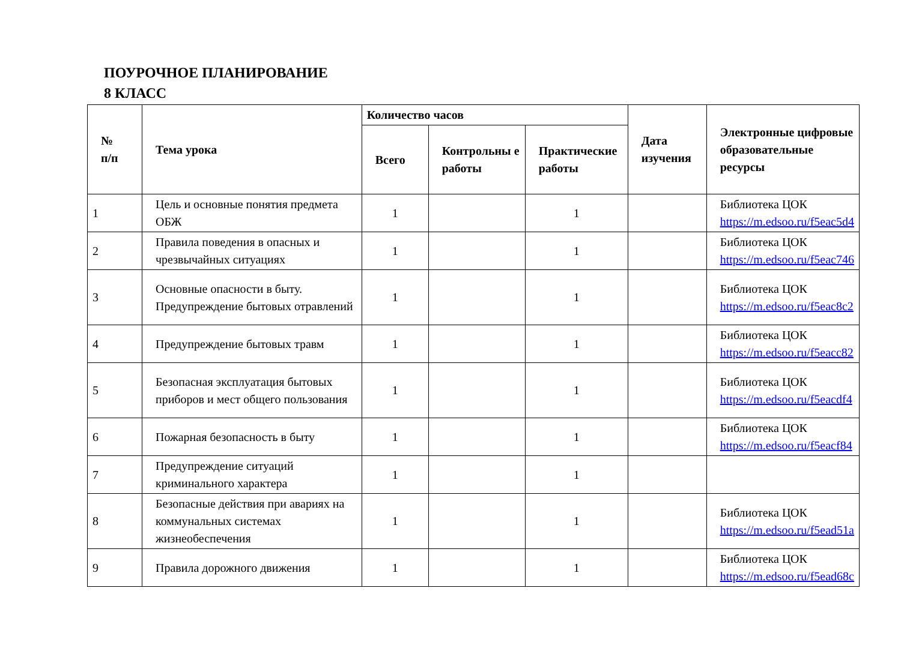ПОУРОЧНОЕ ПЛАНИРОВАНИЕ
8 КЛАСС
| № п/п | Тема урока | Количество часов | | | Дата изучения | Электронные цифровые образовательные ресурсы |
| --- | --- | --- | --- | --- | --- | --- |
| | | Всего | Контрольны е работы | Практические работы | | |
| 1 | Цель и основные понятия предмета ОБЖ | 1 | | 1 | | Библиотека ЦОК https://m.edsoo.ru/f5eac5d4 |
| 2 | Правила поведения в опасных и чрезвычайных ситуациях | 1 | | 1 | | Библиотека ЦОК https://m.edsoo.ru/f5eac746 |
| 3 | Основные опасности в быту. Предупреждение бытовых отравлений | 1 | | 1 | | Библиотека ЦОК https://m.edsoo.ru/f5eac8c2 |
| 4 | Предупреждение бытовых травм | 1 | | 1 | | Библиотека ЦОК https://m.edsoo.ru/f5eacc82 |
| 5 | Безопасная эксплуатация бытовых приборов и мест общего пользования | 1 | | 1 | | Библиотека ЦОК https://m.edsoo.ru/f5eacdf4 |
| 6 | Пожарная безопасность в быту | 1 | | 1 | | Библиотека ЦОК https://m.edsoo.ru/f5eacf84 |
| 7 | Предупреждение ситуаций криминального характера | 1 | | 1 | | |
| 8 | Безопасные действия при авариях на коммунальных системах жизнеобеспечения | 1 | | 1 | | Библиотека ЦОК https://m.edsoo.ru/f5ead51a |
| 9 | Правила дорожного движения | 1 | | 1 | | Библиотека ЦОК https://m.edsoo.ru/f5ead68c |